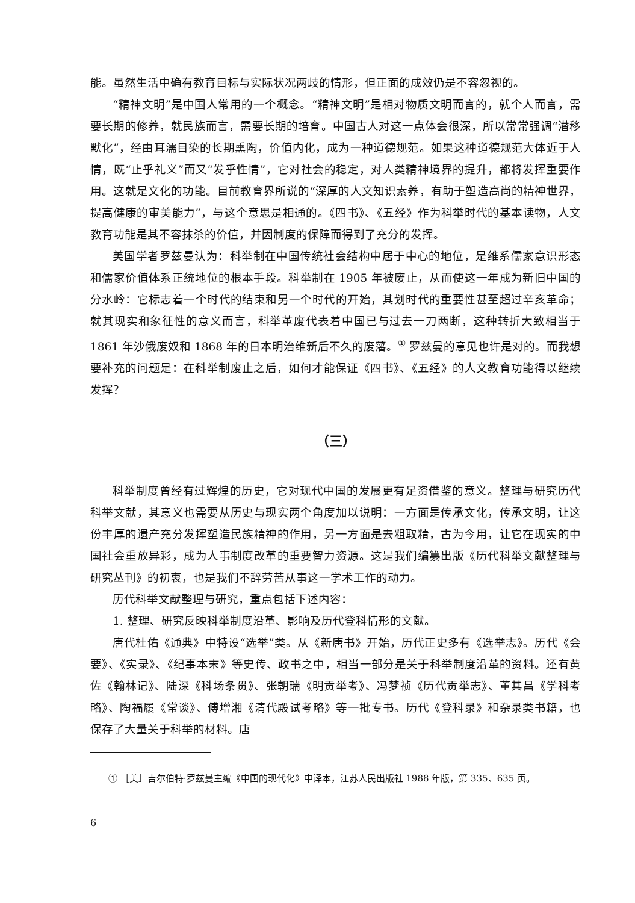能。虽然生活中确有教育目标与实际状况两歧的情形，但正面的成效仍是不容忽视的。
“精神文明”是中国人常用的一个概念。“精神文明”是相对物质文明而言的，就个人而言，需要长期的修养，就民族而言，需要长期的培育。中国古人对这一点体会很深，所以常常强调“潜移默化”，经由耳濡目染的长期熏陶，价值内化，成为一种道德规范。如果这种道德规范大体近于人情，既“止乎礼义”而又“发乎性情”，它对社会的稳定，对人类精神境界的提升，都将发挥重要作用。这就是文化的功能。目前教育界所说的“深厚的人文知识素养，有助于塑造高尚的精神世界，提高健康的审美能力”，与这个意思是相通的。《四书》、《五经》作为科举时代的基本读物，人文教育功能是其不容抹杀的价值，并因制度的保障而得到了充分的发挥。
美国学者罗兹曼认为：科举制在中国传统社会结构中居于中心的地位，是维系儒家意识形态和儒家价值体系正统地位的根本手段。科举制在 1905 年被废止，从而使这一年成为新旧中国的分水岭：它标志着一个时代的结束和另一个时代的开始，其划时代的重要性甚至超过辛亥革命；就其现实和象征性的意义而言，科举革废代表着中国已与过去一刀两断，这种转折大致相当于 1861 年沙俄废奴和 1868 年的日本明治维新后不久的废藩。<sup>①</sup> 罗兹曼的意见也许是对的。而我想要补充的问题是：在科举制废止之后，如何才能保证《四书》、《五经》的人文教育功能得以继续发挥？
（三）
科举制度曾经有过辉煌的历史，它对现代中国的发展更有足资借鉴的意义。整理与研究历代科举文献，其意义也需要从历史与现实两个角度加以说明：一方面是传承文化，传承文明，让这份丰厚的遗产充分发挥塑造民族精神的作用，另一方面是去粗取精，古为今用，让它在现实的中国社会重放异彩，成为人事制度改革的重要智力资源。这是我们编纂出版《历代科举文献整理与研究丛刊》的初衷，也是我们不辞劳苦从事这一学术工作的动力。
历代科举文献整理与研究，重点包括下述内容：
1. 整理、研究反映科举制度沿革、影响及历代登科情形的文献。
唐代杜佑《通典》中特设“选举”类。从《新唐书》开始，历代正史多有《选举志》。历代《会要》、《实录》、《纪事本末》等史传、政书之中，相当一部分是关于科举制度沿革的资料。还有黄佐《翰林记》、陆深《科场条贯》、张朝瑞《明贡举考》、冯梦祯《历代贡举志》、董其昌《学科考略》、陶福履《常谈》、傅增湘《清代殿试考略》等一批专书。历代《登科录》和杂录类书籍，也保存了大量关于科举的材料。唐
① ［美］吉尔伯特·罗兹曼主编《中国的现代化》中译本，江苏人民出版社 1988 年版，第 335、635 页。
6